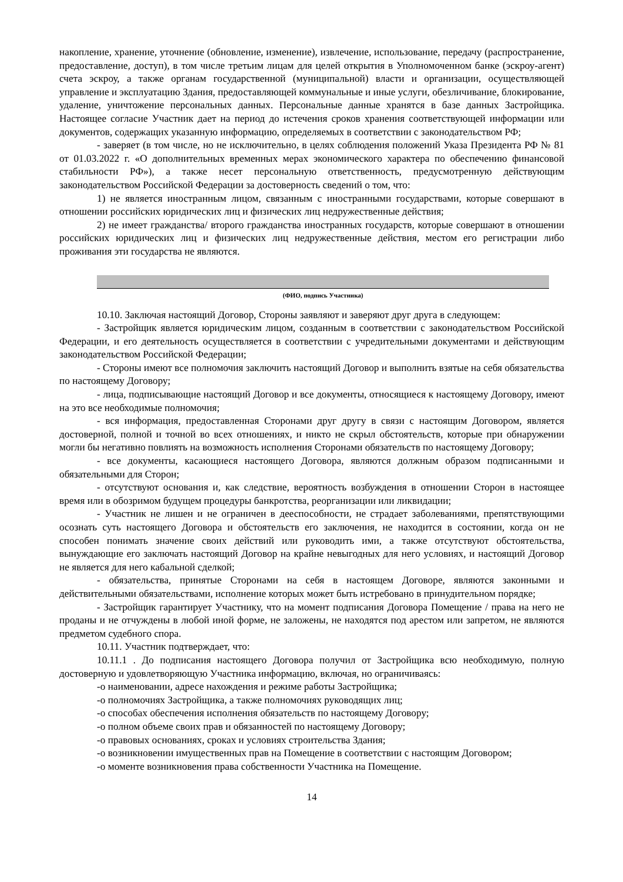накопление, хранение, уточнение (обновление, изменение), извлечение, использование, передачу (распространение, предоставление, доступ), в том числе третьим лицам для целей открытия в Уполномоченном банке (эскроу-агент) счета эскроу, а также органам государственной (муниципальной) власти и организации, осуществляющей управление и эксплуатацию Здания, предоставляющей коммунальные и иные услуги, обезличивание, блокирование, удаление, уничтожение персональных данных. Персональные данные хранятся в базе данных Застройщика. Настоящее согласие Участник дает на период до истечения сроков хранения соответствующей информации или документов, содержащих указанную информацию, определяемых в соответствии с законодательством РФ;
- заверяет (в том числе, но не исключительно, в целях соблюдения положений Указа Президента РФ № 81 от 01.03.2022 г. «О дополнительных временных мерах экономического характера по обеспечению финансовой стабильности РФ»), а также несет персональную ответственность, предусмотренную действующим законодательством Российской Федерации за достоверность сведений о том, что:
1) не является иностранным лицом, связанным с иностранными государствами, которые совершают в отношении российских юридических лиц и физических лиц недружественные действия;
2) не имеет гражданства/ второго гражданства иностранных государств, которые совершают в отношении российских юридических лиц и физических лиц недружественные действия, местом его регистрации либо проживания эти государства не являются.
(ФИО, подпись Участника)
10.10. Заключая настоящий Договор, Стороны заявляют и заверяют друг друга в следующем:
- Застройщик является юридическим лицом, созданным в соответствии с законодательством Российской Федерации, и его деятельность осуществляется в соответствии с учредительными документами и действующим законодательством Российской Федерации;
- Стороны имеют все полномочия заключить настоящий Договор и выполнить взятые на себя обязательства по настоящему Договору;
- лица, подписывающие настоящий Договор и все документы, относящиеся к настоящему Договору, имеют на это все необходимые полномочия;
- вся информация, предоставленная Сторонами друг другу в связи с настоящим Договором, является достоверной, полной и точной во всех отношениях, и никто не скрыл обстоятельств, которые при обнаружении могли бы негативно повлиять на возможность исполнения Сторонами обязательств по настоящему Договору;
- все документы, касающиеся настоящего Договора, являются должным образом подписанными и обязательными для Сторон;
- отсутствуют основания и, как следствие, вероятность возбуждения в отношении Сторон в настоящее время или в обозримом будущем процедуры банкротства, реорганизации или ликвидации;
- Участник не лишен и не ограничен в дееспособности, не страдает заболеваниями, препятствующими осознать суть настоящего Договора и обстоятельств его заключения, не находится в состоянии, когда он не способен понимать значение своих действий или руководить ими, а также отсутствуют обстоятельства, вынуждающие его заключать настоящий Договор на крайне невыгодных для него условиях, и настоящий Договор не является для него кабальной сделкой;
- обязательства, принятые Сторонами на себя в настоящем Договоре, являются законными и действительными обязательствами, исполнение которых может быть истребовано в принудительном порядке;
- Застройщик гарантирует Участнику, что на момент подписания Договора Помещение / права на него не проданы и не отчуждены в любой иной форме, не заложены, не находятся под арестом или запретом, не являются предметом судебного спора.
10.11. Участник подтверждает, что:
10.11.1 . До подписания настоящего Договора получил от Застройщика всю необходимую, полную достоверную и удовлетворяющую Участника информацию, включая, но ограничиваясь:
-о наименовании, адресе нахождения и режиме работы Застройщика;
-о полномочиях Застройщика, а также полномочиях руководящих лиц;
-о способах обеспечения исполнения обязательств по настоящему Договору;
-о полном объеме своих прав и обязанностей по настоящему Договору;
-о правовых основаниях, сроках и условиях строительства Здания;
-о возникновении имущественных прав на Помещение в соответствии с настоящим Договором;
-о моменте возникновения права собственности Участника на Помещение.
14